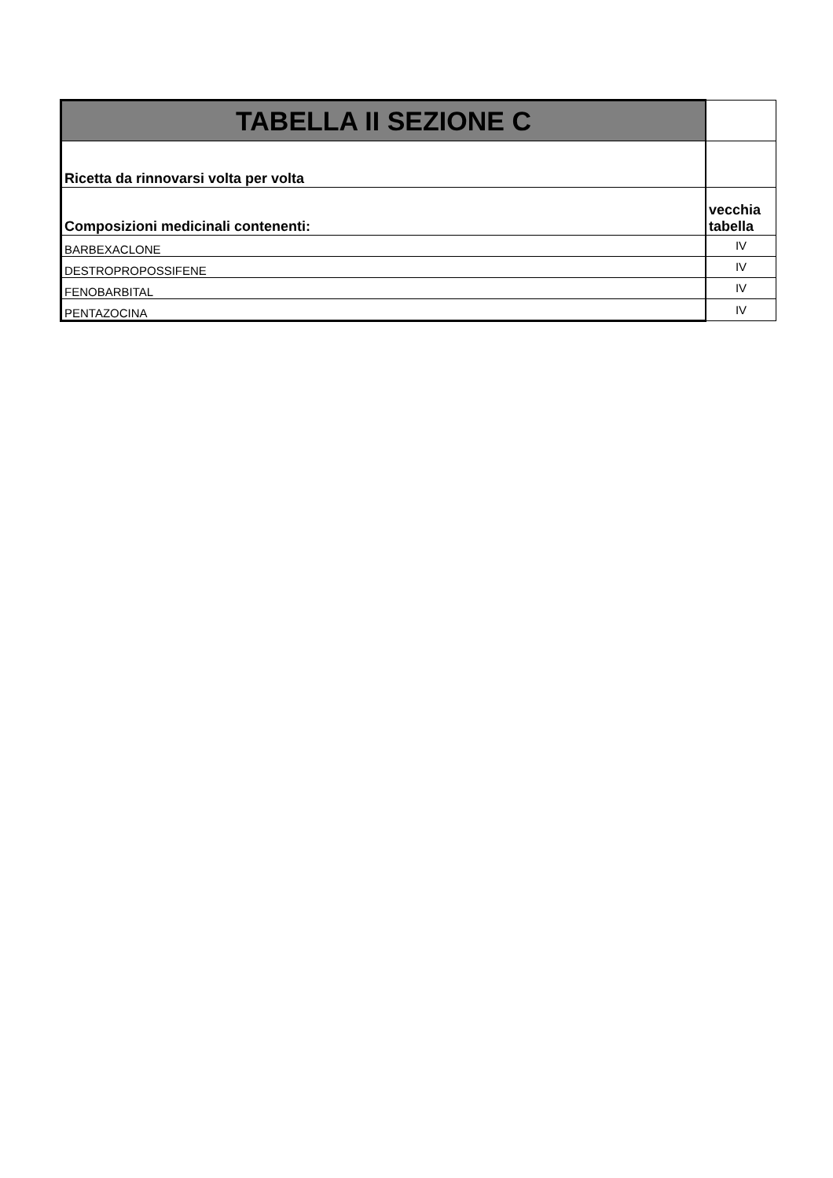| TABELLA II SEZIONE C | |
| --- | --- |
| Ricetta da rinnovarsi volta per volta | |
| Composizioni medicinali contenenti: | vecchia tabella |
| BARBEXACLONE | IV |
| DESTROPROPOSSIFENE | IV |
| FENOBARBITAL | IV |
| PENTAZOCINA | IV |